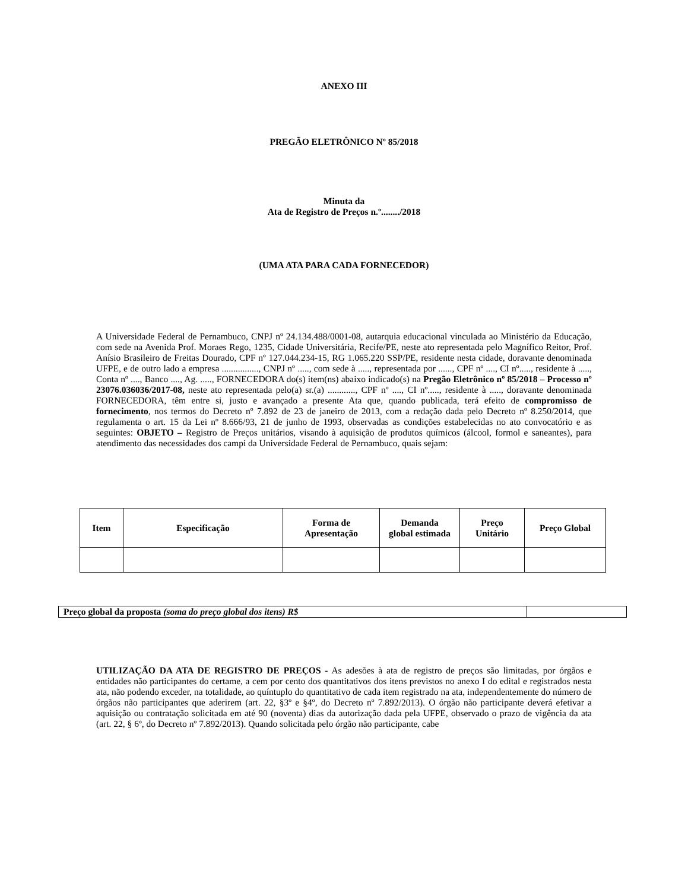ANEXO III
PREGÃO ELETRÔNICO Nº 85/2018
Minuta da
Ata de Registro de Preços n.º......../2018
(UMA ATA PARA CADA FORNECEDOR)
A Universidade Federal de Pernambuco, CNPJ nº 24.134.488/0001-08, autarquia educacional vinculada ao Ministério da Educação, com sede na Avenida Prof. Moraes Rego, 1235, Cidade Universitária, Recife/PE, neste ato representada pelo Magnífico Reitor, Prof. Anísio Brasileiro de Freitas Dourado, CPF nº 127.044.234-15, RG 1.065.220 SSP/PE, residente nesta cidade, doravante denominada UFPE, e de outro lado a empresa ................, CNPJ nº ....., com sede à ....., representada por ......, CPF nº ...., CI nº....., residente à ....., Conta nº ...., Banco ...., Ag. ....., FORNECEDORA do(s) item(ns) abaixo indicado(s) na Pregão Eletrônico nº 85/2018 – Processo nº 23076.036036/2017-08, neste ato representada pelo(a) sr.(a) ............, CPF nº ...., CI nº....., residente à ....., doravante denominada FORNECEDORA, têm entre si, justo e avançado a presente Ata que, quando publicada, terá efeito de compromisso de fornecimento, nos termos do Decreto nº 7.892 de 23 de janeiro de 2013, com a redação dada pelo Decreto nº 8.250/2014, que regulamenta o art. 15 da Lei nº 8.666/93, 21 de junho de 1993, observadas as condições estabelecidas no ato convocatório e as seguintes: OBJETO – Registro de Preços unitários, visando à aquisição de produtos químicos (álcool, formol e saneantes), para atendimento das necessidades dos campi da Universidade Federal de Pernambuco, quais sejam:
| Item | Especificação | Forma de Apresentação | Demanda global estimada | Preço Unitário | Preço Global |
| --- | --- | --- | --- | --- | --- |
| Preço global da proposta (soma do preço global dos itens) R$ | |
UTILIZAÇÃO DA ATA DE REGISTRO DE PREÇOS - As adesões à ata de registro de preços são limitadas, por órgãos e entidades não participantes do certame, a cem por cento dos quantitativos dos itens previstos no anexo I do edital e registrados nesta ata, não podendo exceder, na totalidade, ao quíntuplo do quantitativo de cada item registrado na ata, independentemente do número de órgãos não participantes que aderirem (art. 22, §3º e §4º, do Decreto nº 7.892/2013). O órgão não participante deverá efetivar a aquisição ou contratação solicitada em até 90 (noventa) dias da autorização dada pela UFPE, observado o prazo de vigência da ata (art. 22, § 6º, do Decreto nº 7.892/2013). Quando solicitada pelo órgão não participante, cabe